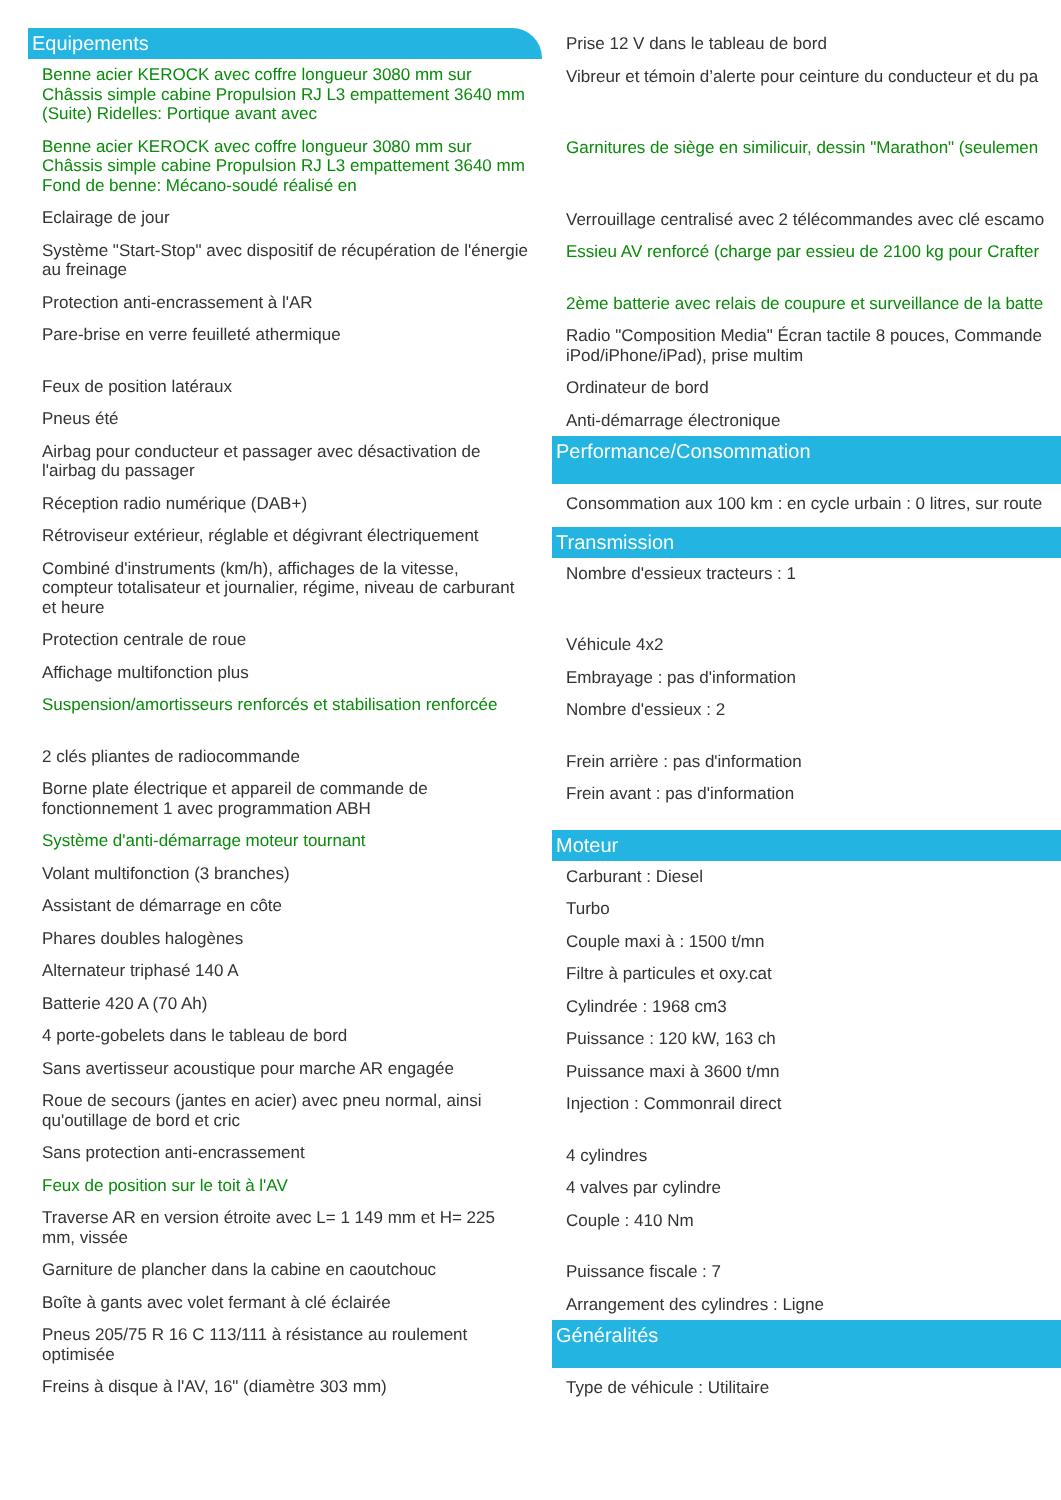Equipements
Benne acier KEROCK avec coffre longueur 3080 mm sur Châssis simple cabine Propulsion RJ L3 empattement 3640 mm (Suite) Ridelles: Portique avant avec
Benne acier KEROCK avec coffre longueur 3080 mm sur Châssis simple cabine Propulsion RJ L3 empattement 3640 mm Fond de benne: Mécano-soudé réalisé en
Eclairage de jour
Système "Start-Stop" avec dispositif de récupération de l'énergie au freinage
Protection anti-encrassement à l'AR
Pare-brise en verre feuilleté athermique
Feux de position latéraux
Pneus été
Airbag pour conducteur et passager avec désactivation de l'airbag du passager
Réception radio numérique (DAB+)
Rétroviseur extérieur, réglable et dégivrant électriquement
Combiné d'instruments (km/h), affichages de la vitesse, compteur totalisateur et journalier, régime, niveau de carburant et heure
Protection centrale de roue
Affichage multifonction plus
Suspension/amortisseurs renforcés et stabilisation renforcée
2 clés pliantes de radiocommande
Borne plate électrique et appareil de commande de fonctionnement 1 avec programmation ABH
Système d'anti-démarrage moteur tournant
Volant multifonction (3 branches)
Assistant de démarrage en côte
Phares doubles halogènes
Alternateur triphasé 140 A
Batterie 420 A (70 Ah)
4 porte-gobelets dans le tableau de bord
Sans avertisseur acoustique pour marche AR engagée
Roue de secours (jantes en acier) avec pneu normal, ainsi qu'outillage de bord et cric
Sans protection anti-encrassement
Feux de position sur le toit à l'AV
Traverse AR en version étroite avec L= 1 149 mm et H= 225 mm, vissée
Garniture de plancher dans la cabine en caoutchouc
Boîte à gants avec volet fermant à clé éclairée
Pneus 205/75 R 16 C 113/111 à résistance au roulement optimisée
Freins à disque à l'AV, 16" (diamètre 303 mm)
Prise 12 V dans le tableau de bord
Vibreur et témoin d’alerte pour ceinture du conducteur et du pa
Garnitures de siège en similicuir, dessin "Marathon" (seulemen
Verrouillage centralisé avec 2 télécommandes avec clé escamo
Essieu AV renforcé (charge par essieu de 2100 kg pour Crafter
2ème batterie avec relais de coupure et surveillance de la batte
Radio "Composition Media" Écran tactile 8 pouces, Commande
iPod/iPhone/iPad), prise multim
Ordinateur de bord
Anti-démarrage électronique
Performance/Consommation
Consommation aux 100 km : en cycle urbain : 0 litres, sur route
Transmission
Nombre d'essieux tracteurs : 1
Véhicule 4x2
Embrayage : pas d'information
Nombre d'essieux : 2
Frein arrière : pas d'information
Frein avant : pas d'information
Moteur
Carburant : Diesel
Turbo
Couple maxi à : 1500 t/mn
Filtre à particules et oxy.cat
Cylindrée : 1968 cm3
Puissance : 120 kW, 163 ch
Puissance maxi à 3600 t/mn
Injection : Commonrail direct
4 cylindres
4 valves par cylindre
Couple : 410 Nm
Puissance fiscale : 7
Arrangement des cylindres : Ligne
Généralités
Type de véhicule : Utilitaire